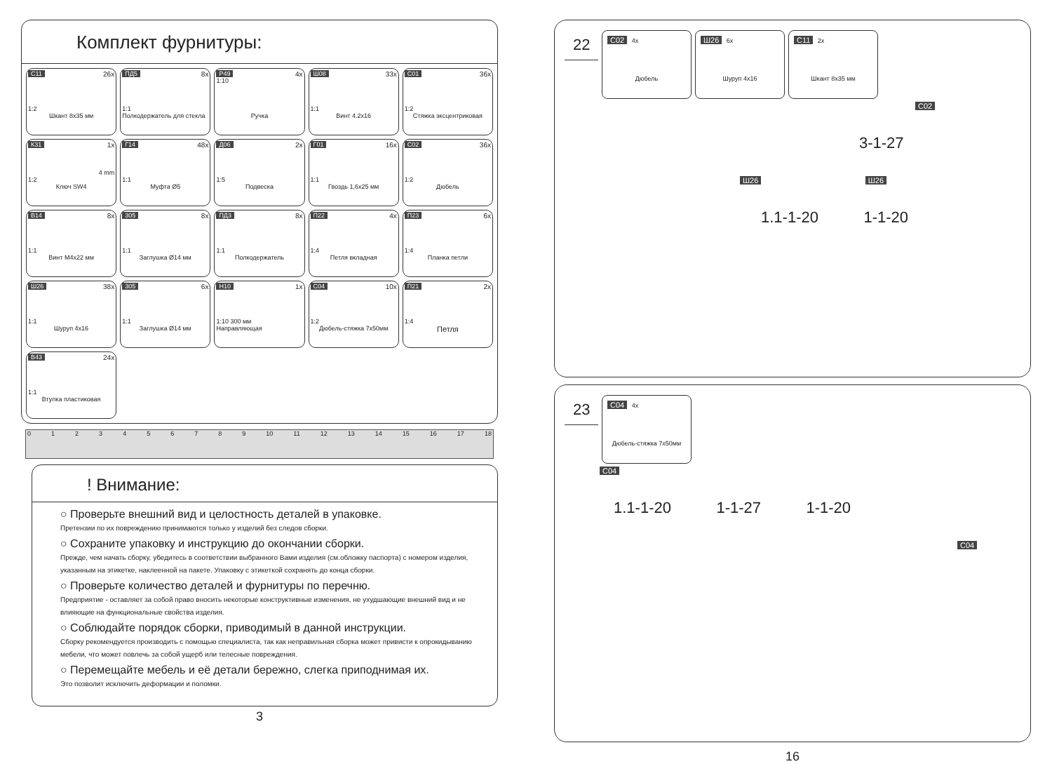Комплект фурнитуры:
С11 26x
1:2
Шкант 8x35 мм
ПД5 8x
1:1
Полкодержатель для стекла
Р49 4x
1:10
Ручка
Ш08 33x
1:1
Винт 4.2x16
С01 36x
1:2
Стяжка эксцентриковая
К31 1x
4 mm
1:2
Ключ SW4
Г14 48x
1:1
Муфта Ø5
Д06 2x
1:5
Подвеска
Г01 16x
1:1
Гвоздь 1,6x25 мм
С02 36x
1:2
Дюбель
В14 8x
1:1
Винт М4x22 мм
305 8x
1:1
Заглушка Ø14 мм
ПД3 8x
1:1
Полкодержатель
П22 4x
1:4
Петля вкладная
П23 6x
1:4
Планка петли
Ш26 38x
1:1
Шуруп 4x16
305 6x
1:1
Заглушка Ø14 мм
Н10 1x
1:10 300 мм
Направляющая
С04 10x
1:2
Дюбель-стяжка 7x50мм
П21 2x
1:4
Петля
В43 24x
1:1
Втулка пластиковая
0 1 2 3 4 5 6 7 8 9 10 11 12 13 14 15 16 17 18
! Внимание:
○ Проверьте внешний вид и целостность деталей в упаковке.
Претензии по их повреждению принимаются только у изделий без следов сборки.
○ Сохраните упаковку и инструкцию до окончании сборки.
Прежде, чем начать сборку, убедитесь в соответствии выбранного Вами изделия (см.обложку паспорта) с номером изделия, указанным на этикетке, наклеенной на пакете. Упаковку с этикеткой сохранять до конца сборки.
○ Проверьте количество деталей и фурнитуры по перечню.
Предприятие - оставляет за собой право вносить некоторые конструктивные изменения, не ухудшающие внешний вид и не влияющие на функциональные свойства изделия.
○ Соблюдайте порядок сборки, приводимый в данной инструкции.
Сборку рекомендуется производить с помощью специалиста, так как неправильная сборка может привисти к опрокидыванию мебели, что может повлечь за собой ущерб или телесные повреждения.
○ Перемещайте мебель и её детали бережно, слегка приподнимая их.
Это позволит исключить деформации и поломки.
3
22
С02 4x
Дюбель
Ш26 6x
Шуруп 4x16
С11 2x
Шкант 8x35 мм
С02
3-1-27
Ш26 Ш26
1.1-1-20 1-1-20
23
С04 4x
Дюбель-стяжка 7x50мм
С04
1.1-1-20 1-1-27 1-1-20
С04
16